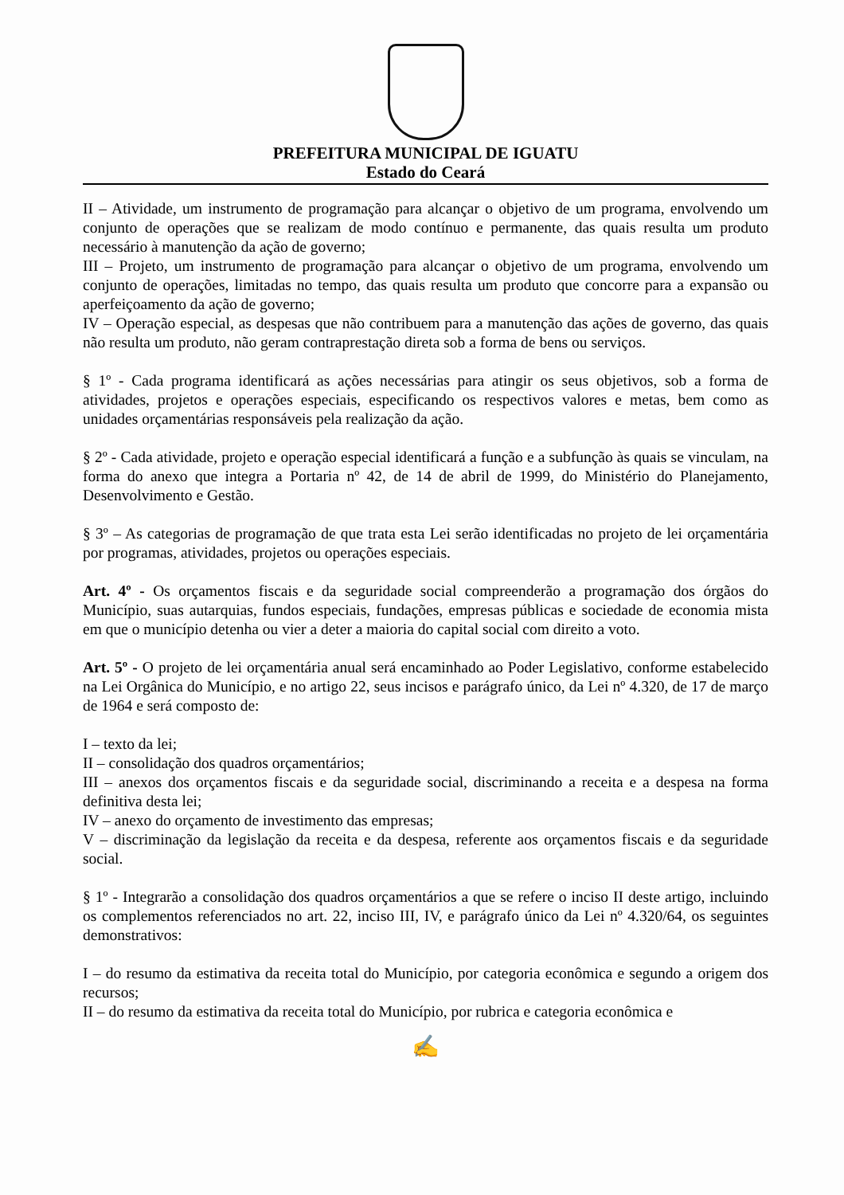PREFEITURA MUNICIPAL DE IGUATU
Estado do Ceará
II – Atividade, um instrumento de programação para alcançar o objetivo de um programa, envolvendo um conjunto de operações que se realizam de modo contínuo e permanente, das quais resulta um produto necessário à manutenção da ação de governo;
III – Projeto, um instrumento de programação para alcançar o objetivo de um programa, envolvendo um conjunto de operações, limitadas no tempo, das quais resulta um produto que concorre para a expansão ou aperfeiçoamento da ação de governo;
IV – Operação especial, as despesas que não contribuem para a manutenção das ações de governo, das quais não resulta um produto, não geram contraprestação direta sob a forma de bens ou serviços.
§ 1º - Cada programa identificará as ações necessárias para atingir os seus objetivos, sob a forma de atividades, projetos e operações especiais, especificando os respectivos valores e metas, bem como as unidades orçamentárias responsáveis pela realização da ação.
§ 2º - Cada atividade, projeto e operação especial identificará a função e a subfunção às quais se vinculam, na forma do anexo que integra a Portaria nº 42, de 14 de abril de 1999, do Ministério do Planejamento, Desenvolvimento e Gestão.
§ 3º – As categorias de programação de que trata esta Lei serão identificadas no projeto de lei orçamentária por programas, atividades, projetos ou operações especiais.
Art. 4º - Os orçamentos fiscais e da seguridade social compreenderão a programação dos órgãos do Município, suas autarquias, fundos especiais, fundações, empresas públicas e sociedade de economia mista em que o município detenha ou vier a deter a maioria do capital social com direito a voto.
Art. 5º - O projeto de lei orçamentária anual será encaminhado ao Poder Legislativo, conforme estabelecido na Lei Orgânica do Município, e no artigo 22, seus incisos e parágrafo único, da Lei nº 4.320, de 17 de março de 1964 e será composto de:
I – texto da lei;
II – consolidação dos quadros orçamentários;
III – anexos dos orçamentos fiscais e da seguridade social, discriminando a receita e a despesa na forma definitiva desta lei;
IV – anexo do orçamento de investimento das empresas;
V – discriminação da legislação da receita e da despesa, referente aos orçamentos fiscais e da seguridade social.
§ 1º - Integrarão a consolidação dos quadros orçamentários a que se refere o inciso II deste artigo, incluindo os complementos referenciados no art. 22, inciso III, IV, e parágrafo único da Lei nº 4.320/64, os seguintes demonstrativos:
I – do resumo da estimativa da receita total do Município, por categoria econômica e segundo a origem dos recursos;
II – do resumo da estimativa da receita total do Município, por rubrica e categoria econômica e
✍